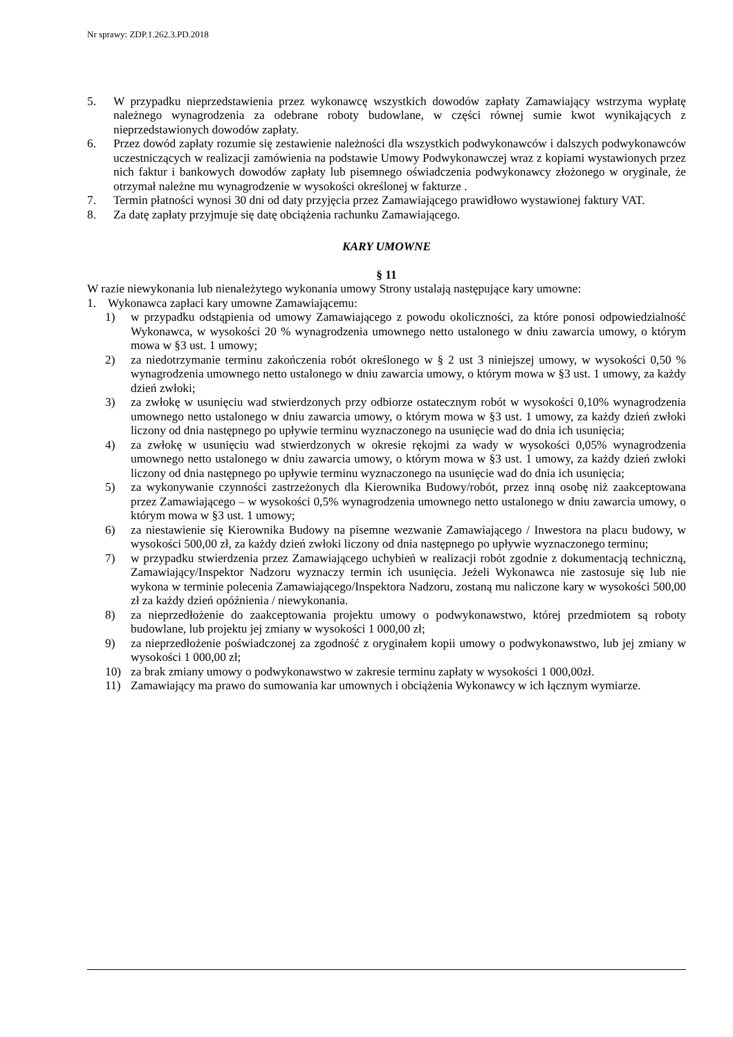Nr sprawy: ZDP.1.262.3.PD.2018
5. W przypadku nieprzedstawienia przez wykonawcę wszystkich dowodów zapłaty Zamawiający wstrzyma wypłatę należnego wynagrodzenia za odebrane roboty budowlane, w części równej sumie kwot wynikających z nieprzedstawionych dowodów zapłaty.
6. Przez dowód zapłaty rozumie się zestawienie należności dla wszystkich podwykonawców i dalszych podwykonawców uczestniczących w realizacji zamówienia na podstawie Umowy Podwykonawczej wraz z kopiami wystawionych przez nich faktur i bankowych dowodów zapłaty lub pisemnego oświadczenia podwykonawcy złożonego w oryginale, że otrzymał należne mu wynagrodzenie w wysokości określonej w fakturze .
7. Termin płatności wynosi 30 dni od daty przyjęcia przez Zamawiającego prawidłowo wystawionej faktury VAT.
8. Za datę zapłaty przyjmuje się datę obciążenia rachunku Zamawiającego.
KARY UMOWNE
§ 11
W razie niewykonania lub nienależytego wykonania umowy Strony ustalają następujące kary umowne:
1. Wykonawca zapłaci kary umowne Zamawiającemu:
1) w przypadku odstąpienia od umowy Zamawiającego z powodu okoliczności, za które ponosi odpowiedzialność Wykonawca, w wysokości 20 % wynagrodzenia umownego netto ustalonego w dniu zawarcia umowy, o którym mowa w §3 ust. 1 umowy;
2) za niedotrzymanie terminu zakończenia robót określonego w § 2 ust 3 niniejszej umowy, w wysokości 0,50 % wynagrodzenia umownego netto ustalonego w dniu zawarcia umowy, o którym mowa w §3 ust. 1 umowy, za każdy dzień zwłoki;
3) za zwłokę w usunięciu wad stwierdzonych przy odbiorze ostatecznym robót w wysokości 0,10% wynagrodzenia umownego netto ustalonego w dniu zawarcia umowy, o którym mowa w §3 ust. 1 umowy, za każdy dzień zwłoki liczony od dnia następnego po upływie terminu wyznaczonego na usunięcie wad do dnia ich usunięcia;
4) za zwłokę w usunięciu wad stwierdzonych w okresie rękojmi za wady w wysokości 0,05% wynagrodzenia umownego netto ustalonego w dniu zawarcia umowy, o którym mowa w §3 ust. 1 umowy, za każdy dzień zwłoki liczony od dnia następnego po upływie terminu wyznaczonego na usunięcie wad do dnia ich usunięcia;
5) za wykonywanie czynności zastrzeżonych dla Kierownika Budowy/robót, przez inną osobę niż zaakceptowana przez Zamawiającego – w wysokości 0,5% wynagrodzenia umownego netto ustalonego w dniu zawarcia umowy, o którym mowa w §3 ust. 1 umowy;
6) za niestawienie się Kierownika Budowy na pisemne wezwanie Zamawiającego / Inwestora na placu budowy, w wysokości 500,00 zł, za każdy dzień zwłoki liczony od dnia następnego po upływie wyznaczonego terminu;
7) w przypadku stwierdzenia przez Zamawiającego uchybień w realizacji robót zgodnie z dokumentacją techniczną, Zamawiający/Inspektor Nadzoru wyznaczy termin ich usunięcia. Jeżeli Wykonawca nie zastosuje się lub nie wykona w terminie polecenia Zamawiającego/Inspektora Nadzoru, zostaną mu naliczone kary w wysokości 500,00 zł za każdy dzień opóźnienia / niewykonania.
8) za nieprzedłożenie do zaakceptowania projektu umowy o podwykonawstwo, której przedmiotem są roboty budowlane, lub projektu jej zmiany w wysokości 1 000,00 zł;
9) za nieprzedłożenie poświadczonej za zgodność z oryginałem kopii umowy o podwykonawstwo, lub jej zmiany w wysokości 1 000,00 zł;
10) za brak zmiany umowy o podwykonawstwo w zakresie terminu zapłaty w wysokości 1 000,00zł.
11) Zamawiający ma prawo do sumowania kar umownych i obciążenia Wykonawcy w ich łącznym wymiarze.